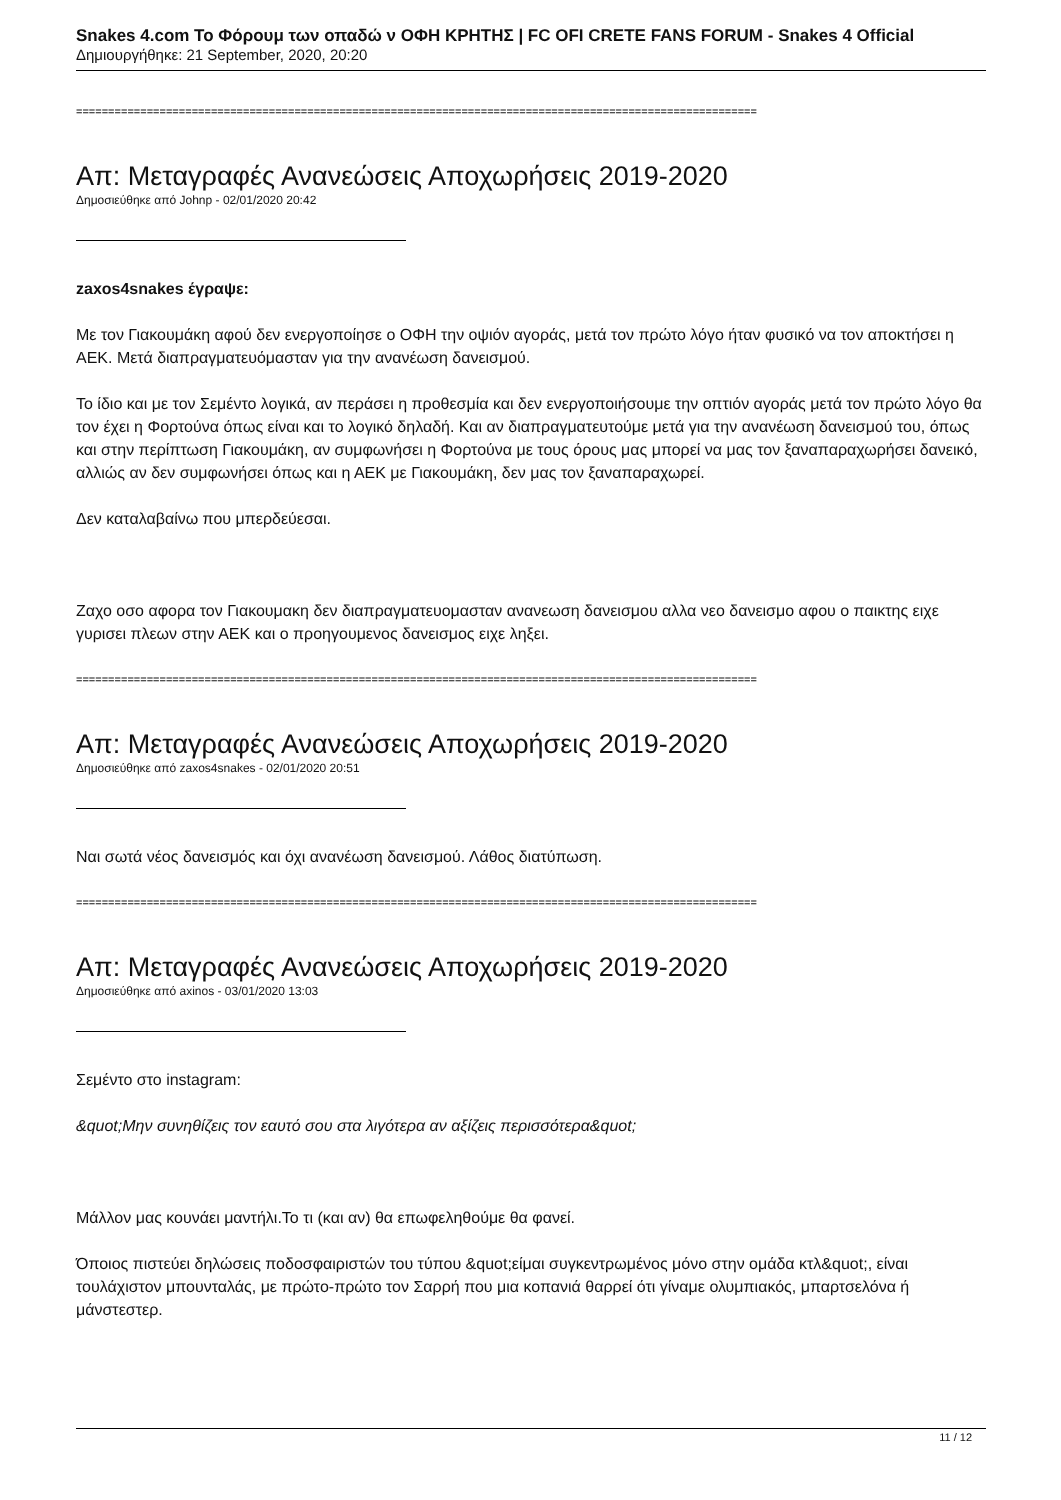Snakes 4.com Το Φόρουμ των οπαδώ ν ΟΦΗ ΚΡΗΤΗΣ | FC OFI CRETE FANS FORUM - Snakes 4 Official
Δημιουργήθηκε: 21 September, 2020, 20:20
==========================================================================================================
Απ: Μεταγραφές Ανανεώσεις Αποχωρήσεις 2019-2020
Δημοσιεύθηκε από Johnp - 02/01/2020 20:42
zaxos4snakes έγραψε:
Με τον Γιακουμάκη αφού δεν ενεργοποίησε ο ΟΦΗ την οψιόν αγοράς, μετά τον πρώτο λόγο ήταν φυσικό να τον αποκτήσει η ΑΕΚ. Μετά διαπραγματευόμασταν για την ανανέωση δανεισμού.
Το ίδιο και με τον Σεμέντο λογικά, αν περάσει η προθεσμία και δεν ενεργοποιήσουμε την οπτιόν αγοράς μετά τον πρώτο λόγο θα τον έχει η Φορτούνα όπως είναι και το λογικό δηλαδή. Και αν διαπραγματευτούμε μετά για την ανανέωση δανεισμού του, όπως και στην περίπτωση Γιακουμάκη, αν συμφωνήσει η Φορτούνα με τους όρους μας μπορεί να μας τον ξαναπαραχωρήσει δανεικό, αλλιώς αν δεν συμφωνήσει όπως και η ΑΕΚ με Γιακουμάκη, δεν μας τον ξαναπαραχωρεί.
Δεν καταλαβαίνω που μπερδεύεσαι.
Ζαχο οσο αφορα τον Γιακουμακη δεν διαπραγματευομασταν ανανεωση δανεισμου αλλα νεο δανεισμο αφου ο παικτης ειχε γυρισει πλεων στην ΑΕΚ και ο προηγουμενος δανεισμος ειχε ληξει.
==========================================================================================================
Απ: Μεταγραφές Ανανεώσεις Αποχωρήσεις 2019-2020
Δημοσιεύθηκε από zaxos4snakes - 02/01/2020 20:51
Ναι σωτά νέος δανεισμός και όχι ανανέωση δανεισμού. Λάθος διατύπωση.
==========================================================================================================
Απ: Μεταγραφές Ανανεώσεις Αποχωρήσεις 2019-2020
Δημοσιεύθηκε από axinos - 03/01/2020 13:03
Σεμέντο στο instagram:
&quot;Μην συνηθίζεις τον εαυτό σου στα λιγότερα αν αξίζεις περισσότερα&quot;
Μάλλον μας κουνάει μαντήλι.Το τι (και αν) θα επωφεληθούμε θα φανεί.
Όποιος πιστεύει δηλώσεις ποδοσφαιριστών του τύπου &quot;είμαι συγκεντρωμένος μόνο στην ομάδα κτλ&quot;, είναι τουλάχιστον μπουνταλάς, με πρώτο-πρώτο τον Σαρρή που μια κοπανιά θαρρεί ότι γίναμε ολυμπιακός, μπαρτσελόνα ή μάνστεστερ.
11 / 12